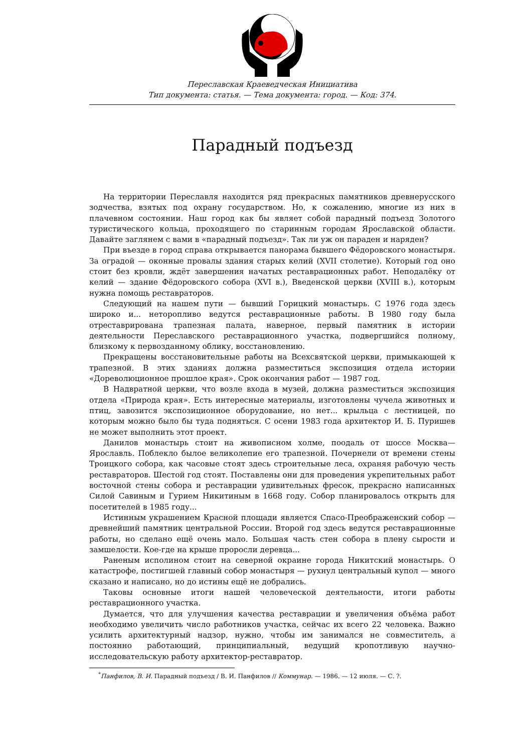Переславская Краеведческая Инициатива
Тип документа: статья. — Тема документа: город. — Код: 374.
Парадный подъезд
На территории Переславля находится ряд прекрасных памятников древнерусского зодчества, взятых под охрану государством. Но, к сожалению, многие из них в плачевном состоянии. Наш город как бы являет собой парадный подъезд Золотого туристического кольца, проходящего по старинным городам Ярославской области. Давайте заглянем с вами в «парадный подъезд». Так ли уж он параден и наряден?
При въезде в город справа открывается панорама бывшего Фёдоровского монастыря. За оградой — оконные провалы здания старых келий (XVII столетие). Который год оно стоит без кровли, ждёт завершения начатых реставрационных работ. Неподалёку от келий — здание Фёдоровского собора (XVI в.), Введенской церкви (XVIII в.), которым нужна помощь реставраторов.
Следующий на нашем пути — бывший Горицкий монастырь. С 1976 года здесь широко и... неторопливо ведутся реставрационные работы. В 1980 году была отреставрирована трапезная палата, наверное, первый памятник в истории деятельности Переславского реставрационного участка, подвергшийся полному, близкому к первозданному облику, восстановлению.
Прекращены восстановительные работы на Всехсвятской церкви, примыкающей к трапезной. В этих зданиях должна разместиться экспозиция отдела истории «Дореволюционное прошлое края». Срок окончания работ — 1987 год.
В Надвратной церкви, что возле входа в музей, должна разместиться экспозиция отдела «Природа края». Есть интересные материалы, изготовлены чучела животных и птиц, завозится экспозиционное оборудование, но нет... крыльца с лестницей, по которым можно было бы туда подняться. С осени 1983 года архитектор И. Б. Пуришев не может выполнить этот проект.
Данилов монастырь стоит на живописном холме, поодаль от шоссе Москва—Ярославль. Поблекло былое великолепие его трапезной. Почернели от времени стены Троицкого собора, как часовые стоят здесь строительные леса, охраняя рабочую честь реставраторов. Шестой год стоят. Поставлены они для проведения укрепительных работ восточной стены собора и реставрации удивительных фресок, прекрасно написанных Силой Савиным и Гурием Никитиным в 1668 году. Собор планировалось открыть для посетителей в 1985 году...
Истинным украшением Красной площади является Спасо-Преображенский собор — древнейший памятник центральной России. Второй год здесь ведутся реставрационные работы, но сделано ещё очень мало. Большая часть стен собора в плену сырости и замшелости. Кое-где на крыше проросли деревца...
Раненым исполином стоит на северной окраине города Никитский монастырь. О катастрофе, постигшей главный собор монастыря — рухнул центральный купол — много сказано и написано, но до истины ещё не добрались.
Таковы основные итоги нашей человеческой деятельности, итоги работы реставрационного участка.
Думается, что для улучшения качества реставрации и увеличения объёма работ необходимо увеличить число работников участка, сейчас их всего 22 человека. Важно усилить архитектурный надзор, нужно, чтобы им занимался не совместитель, а постоянно работающий, принципиальный, ведущий кропотливую научно-исследовательскую работу архитектор-реставратор.
<sup>*</sup> Панфилов, В. И. Парадный подъезд / В. И. Панфилов // Коммунар. — 1986. — 12 июля. — С. ?.